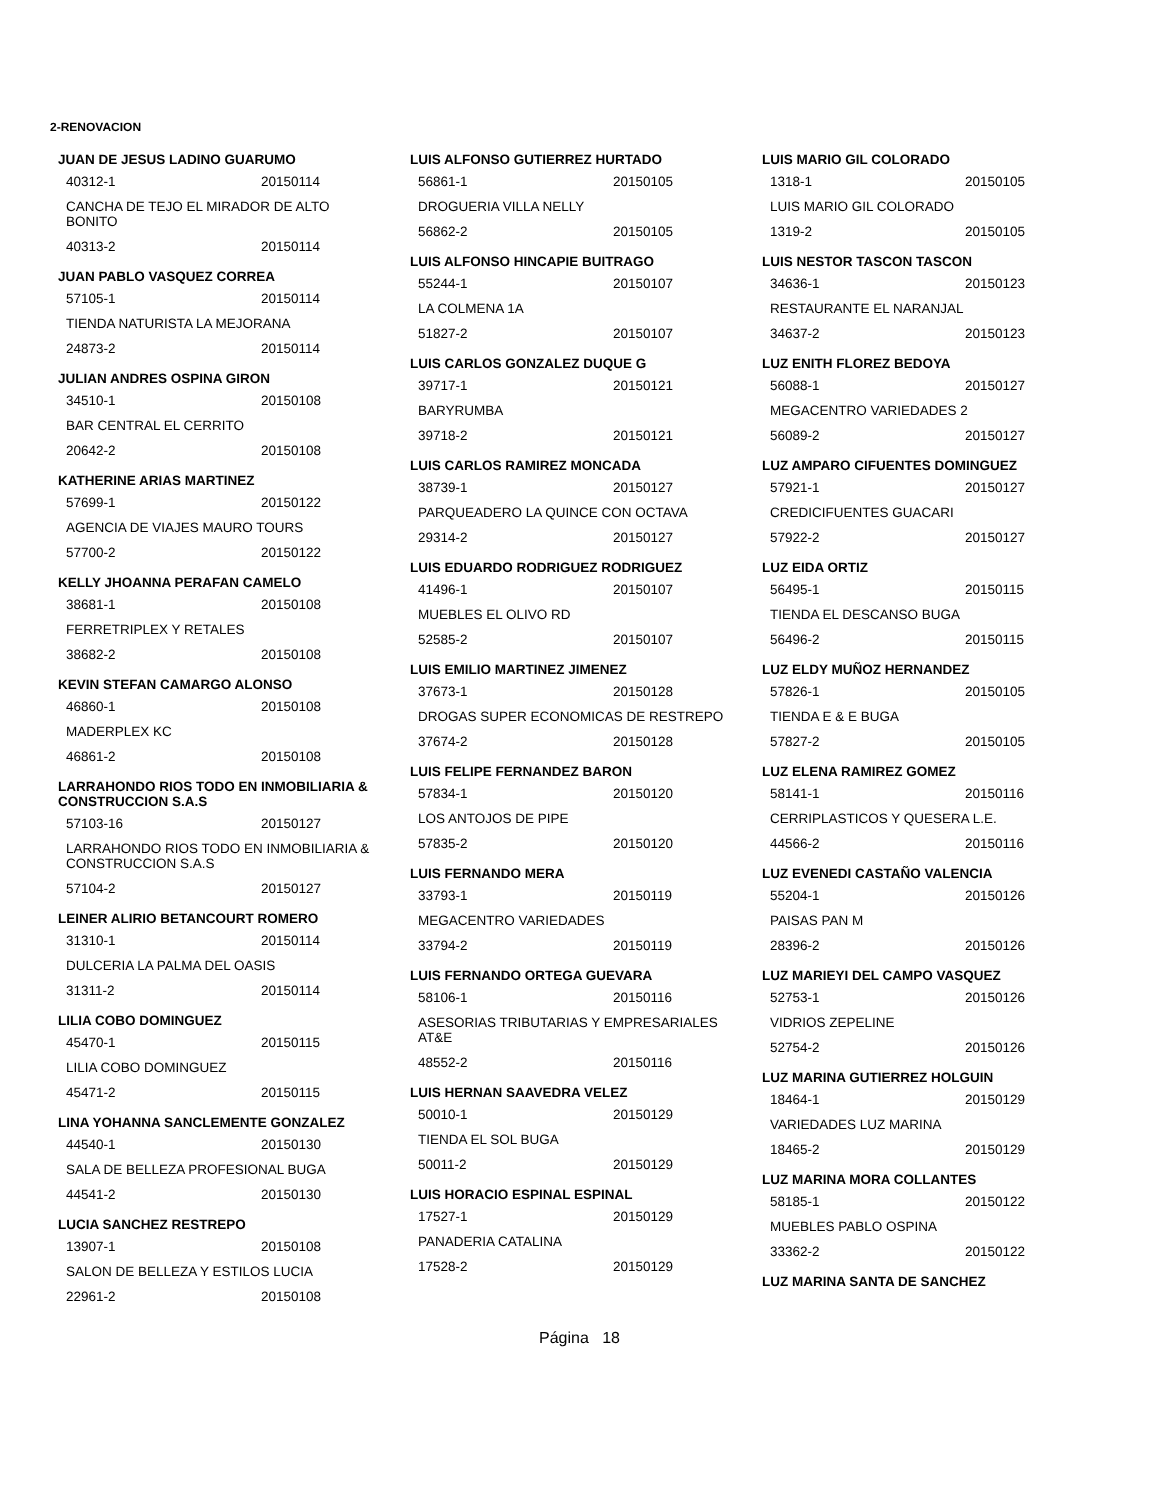2-RENOVACION
JUAN DE JESUS LADINO GUARUMO
40312-1 20150114
CANCHA DE TEJO EL MIRADOR DE ALTO BONITO
40313-2 20150114
JUAN PABLO VASQUEZ CORREA
57105-1 20150114
TIENDA NATURISTA LA MEJORANA
24873-2 20150114
JULIAN ANDRES OSPINA GIRON
34510-1 20150108
BAR CENTRAL EL CERRITO
20642-2 20150108
KATHERINE ARIAS MARTINEZ
57699-1 20150122
AGENCIA DE VIAJES MAURO TOURS
57700-2 20150122
KELLY JHOANNA PERAFAN CAMELO
38681-1 20150108
FERRETRIPLEX Y RETALES
38682-2 20150108
KEVIN STEFAN CAMARGO ALONSO
46860-1 20150108
MADERPLEX KC
46861-2 20150108
LARRAHONDO RIOS TODO EN INMOBILIARIA & CONSTRUCCION S.A.S
57103-16 20150127
LARRAHONDO RIOS TODO EN INMOBILIARIA & CONSTRUCCION S.A.S
57104-2 20150127
LEINER ALIRIO BETANCOURT ROMERO
31310-1 20150114
DULCERIA LA PALMA DEL OASIS
31311-2 20150114
LILIA COBO DOMINGUEZ
45470-1 20150115
LILIA COBO DOMINGUEZ
45471-2 20150115
LINA YOHANNA SANCLEMENTE GONZALEZ
44540-1 20150130
SALA DE BELLEZA PROFESIONAL BUGA
44541-2 20150130
LUCIA SANCHEZ RESTREPO
13907-1 20150108
SALON DE BELLEZA Y ESTILOS LUCIA
22961-2 20150108
LUIS ALFONSO GUTIERREZ HURTADO
56861-1 20150105
DROGUERIA VILLA NELLY
56862-2 20150105
LUIS ALFONSO HINCAPIE BUITRAGO
55244-1 20150107
LA COLMENA 1A
51827-2 20150107
LUIS CARLOS GONZALEZ DUQUE G
39717-1 20150121
BARYRUMBA
39718-2 20150121
LUIS CARLOS RAMIREZ MONCADA
38739-1 20150127
PARQUEADERO LA QUINCE CON OCTAVA
29314-2 20150127
LUIS EDUARDO RODRIGUEZ RODRIGUEZ
41496-1 20150107
MUEBLES EL OLIVO RD
52585-2 20150107
LUIS EMILIO MARTINEZ JIMENEZ
37673-1 20150128
DROGAS SUPER ECONOMICAS DE RESTREPO
37674-2 20150128
LUIS FELIPE FERNANDEZ BARON
57834-1 20150120
LOS ANTOJOS DE PIPE
57835-2 20150120
LUIS FERNANDO MERA
33793-1 20150119
MEGACENTRO VARIEDADES
33794-2 20150119
LUIS FERNANDO ORTEGA GUEVARA
58106-1 20150116
ASESORIAS TRIBUTARIAS Y EMPRESARIALES AT&E
48552-2 20150116
LUIS HERNAN SAAVEDRA VELEZ
50010-1 20150129
TIENDA EL SOL BUGA
50011-2 20150129
LUIS HORACIO ESPINAL ESPINAL
17527-1 20150129
PANADERIA CATALINA
17528-2 20150129
LUIS MARIO GIL COLORADO
1318-1 20150105
LUIS MARIO GIL COLORADO
1319-2 20150105
LUIS NESTOR TASCON TASCON
34636-1 20150123
RESTAURANTE EL NARANJAL
34637-2 20150123
LUZ ENITH FLOREZ BEDOYA
56088-1 20150127
MEGACENTRO VARIEDADES 2
56089-2 20150127
LUZ AMPARO CIFUENTES DOMINGUEZ
57921-1 20150127
CREDICIFUENTES GUACARI
57922-2 20150127
LUZ EIDA ORTIZ
56495-1 20150115
TIENDA EL DESCANSO BUGA
56496-2 20150115
LUZ ELDY MUÑOZ HERNANDEZ
57826-1 20150105
TIENDA E & E BUGA
57827-2 20150105
LUZ ELENA RAMIREZ GOMEZ
58141-1 20150116
CERRIPLASTICOS Y QUESERA L.E.
44566-2 20150116
LUZ EVENEDI CASTAÑO VALENCIA
55204-1 20150126
PAISAS PAN M
28396-2 20150126
LUZ MARIEYI DEL CAMPO VASQUEZ
52753-1 20150126
VIDRIOS ZEPELINE
52754-2 20150126
LUZ MARINA GUTIERREZ HOLGUIN
18464-1 20150129
VARIEDADES LUZ MARINA
18465-2 20150129
LUZ MARINA MORA COLLANTES
58185-1 20150122
MUEBLES PABLO OSPINA
33362-2 20150122
LUZ MARINA SANTA DE SANCHEZ
Página 18